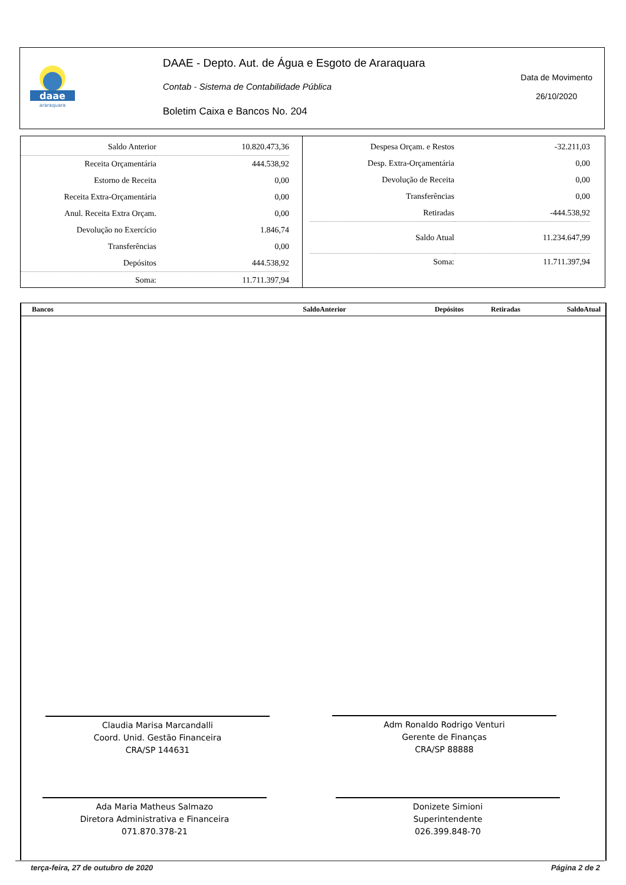daae
araraquara
DAAE - Depto. Aut. de Água e Esgoto de Araraquara
Contab - Sistema de Contabilidade Pública
Boletim Caixa e Bancos No. 204
Data de Movimento
26/10/2020
| Saldo Anterior | 10.820.473,36 |
| Receita Orçamentária | 444.538,92 |
| Estorno de Receita | 0,00 |
| Receita Extra-Orçamentária | 0,00 |
| Anul. Receita Extra Orçam. | 0,00 |
| Devolução no Exercício | 1.846,74 |
| Transferências | 0,00 |
| Depósitos | 444.538,92 |
| Soma: | 11.711.397,94 |
| Despesa Orçam. e Restos | -32.211,03 |
| Desp. Extra-Orçamentária | 0,00 |
| Devolução de Receita | 0,00 |
| Transferências | 0,00 |
| Retiradas | -444.538,92 |
| Saldo Atual | 11.234.647,99 |
| Soma: | 11.711.397,94 |
| Bancos | SaldoAnterior | Depósitos | Retiradas | SaldoAtual |
| --- | --- | --- | --- | --- |
Claudia Marisa Marcandalli
Coord. Unid. Gestão Financeira
CRA/SP 144631
Adm Ronaldo Rodrigo Venturi
Gerente de Finanças
CRA/SP 88888
Ada Maria Matheus Salmazo
Diretora Administrativa e Financeira
071.870.378-21
Donizete Simioni
Superintendente
026.399.848-70
terça-feira, 27 de outubro de 2020
Página 2 de 2